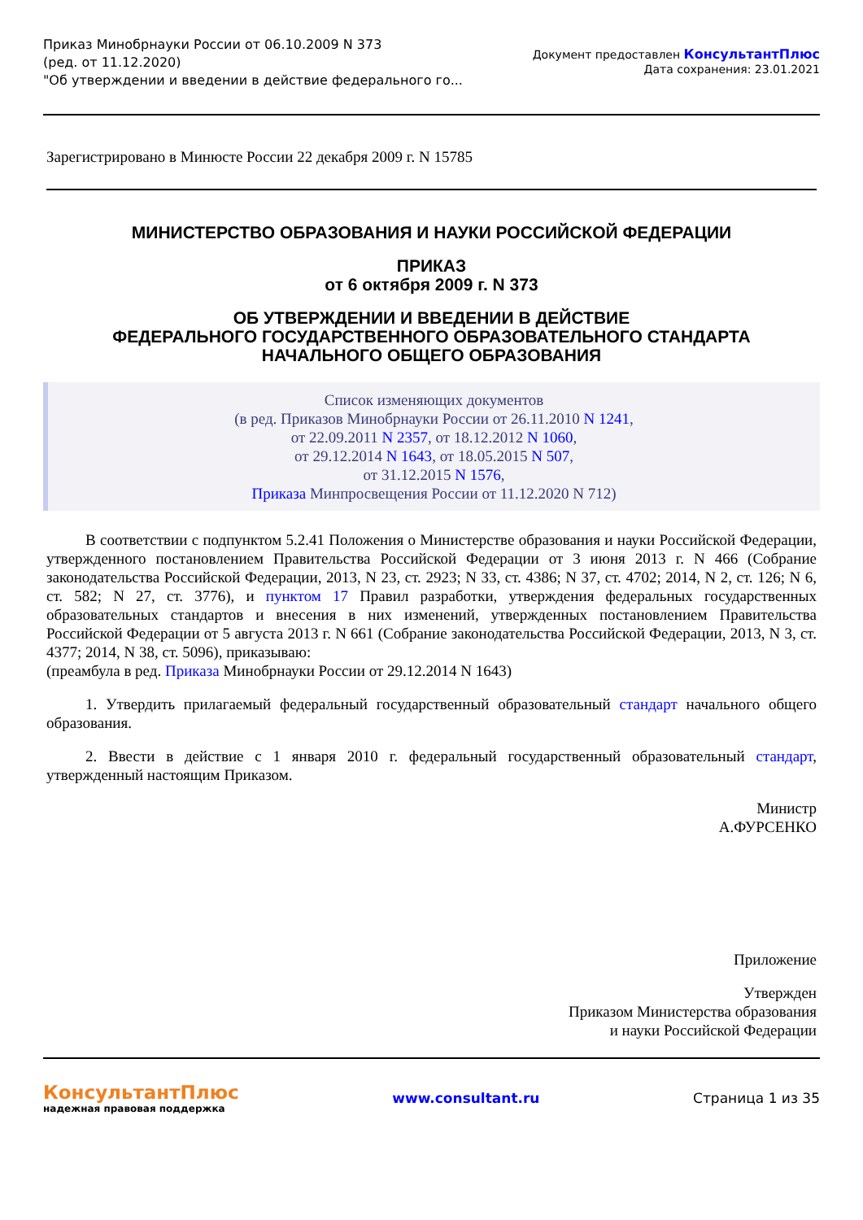Приказ Минобрнауки России от 06.10.2009 N 373
(ред. от 11.12.2020)
"Об утверждении и введении в действие федерального го...
Документ предоставлен КонсультантПлюс
Дата сохранения: 23.01.2021
Зарегистрировано в Минюсте России 22 декабря 2009 г. N 15785
МИНИСТЕРСТВО ОБРАЗОВАНИЯ И НАУКИ РОССИЙСКОЙ ФЕДЕРАЦИИ
ПРИКАЗ
от 6 октября 2009 г. N 373
ОБ УТВЕРЖДЕНИИ И ВВЕДЕНИИ В ДЕЙСТВИЕ
ФЕДЕРАЛЬНОГО ГОСУДАРСТВЕННОГО ОБРАЗОВАТЕЛЬНОГО СТАНДАРТА
НАЧАЛЬНОГО ОБЩЕГО ОБРАЗОВАНИЯ
Список изменяющих документов
(в ред. Приказов Минобрнауки России от 26.11.2010 N 1241,
от 22.09.2011 N 2357, от 18.12.2012 N 1060,
от 29.12.2014 N 1643, от 18.05.2015 N 507,
от 31.12.2015 N 1576,
Приказа Минпросвещения России от 11.12.2020 N 712)
В соответствии с подпунктом 5.2.41 Положения о Министерстве образования и науки Российской Федерации, утвержденного постановлением Правительства Российской Федерации от 3 июня 2013 г. N 466 (Собрание законодательства Российской Федерации, 2013, N 23, ст. 2923; N 33, ст. 4386; N 37, ст. 4702; 2014, N 2, ст. 126; N 6, ст. 582; N 27, ст. 3776), и пунктом 17 Правил разработки, утверждения федеральных государственных образовательных стандартов и внесения в них изменений, утвержденных постановлением Правительства Российской Федерации от 5 августа 2013 г. N 661 (Собрание законодательства Российской Федерации, 2013, N 3, ст. 4377; 2014, N 38, ст. 5096), приказываю:
(преамбула в ред. Приказа Минобрнауки России от 29.12.2014 N 1643)
1. Утвердить прилагаемый федеральный государственный образовательный стандарт начального общего образования.
2. Ввести в действие с 1 января 2010 г. федеральный государственный образовательный стандарт, утвержденный настоящим Приказом.
Министр
А.ФУРСЕНКО
Приложение
Утвержден
Приказом Министерства образования
и науки Российской Федерации
КонсультантПлюс
надежная правовая поддержка
www.consultant.ru Страница 1 из 35